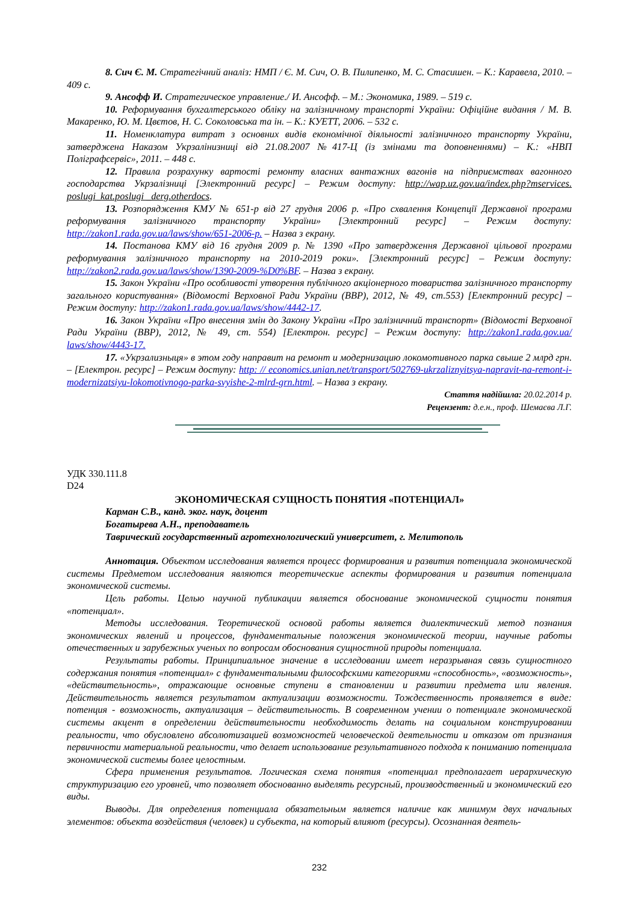8. Сич Є. М. Стратегічний аналіз: НМП / Є. М. Сич, О. В. Пилипенко, М. С. Стасишен. – К.: Каравела, 2010. – 409 с.
9. Ансофф И. Стратегическое управление./ И. Ансофф. – М.: Экономика, 1989. – 519 с.
10. Реформування бухгалтерського обліку на залізничному транспорті України: Офіційне видання / М. В. Макаренко, Ю. М. Цвєтов, Н. С. Соколовська та ін. – К.: КУЕТТ, 2006. – 532 с.
11. Номенклатура витрат з основних видів економічної діяльності залізничного транспорту України, затверджена Наказом Укрзалінизниці від 21.08.2007 №417-Ц (із змінами та доповненнями) – К.: «НВП Поліграфсервіс», 2011. – 448 с.
12. Правила розрахунку вартості ремонту власних вантажних вагонів на підприємствах вагонного господарства Укрзалізниці [Электронний ресурс] – Режим доступу: http://wap.uz.gov.ua/index.php?mservices. poslugi_kat.poslugi _derg.otherdocs.
13. Розпорядження КМУ № 651-р від 27 грудня 2006 р. «Про схвалення Концепції Державної програми реформування залізничного транспорту України» [Электронний ресурс] – Режим доступу: http://zakon1.rada.gov.ua/laws/show/651-2006-р. – Назва з екрану.
14. Постанова КМУ від 16 грудня 2009 р. № 1390 «Про затвердження Державної цільової програми реформування залізничного транспорту на 2010-2019 роки». [Электронний ресурс] – Режим доступу: http://zakon2.rada.gov.ua/laws/show/1390-2009-%D0%BF. – Назва з екрану.
15. Закон України «Про особливості утворення публічного акціонерного товариства залізничного транспорту загального користування» (Відомості Верховної Ради України (ВВР), 2012, № 49, ст.553) [Електронний ресурс] – Режим доступу: http://zakon1.rada.gov.ua/laws/show/4442-17.
16. Закон України «Про внесення змін до Закону України «Про залізничний транспорт» (Відомості Верховної Ради України (ВВР), 2012, № 49, ст. 554) [Електрон. ресурс] – Режим доступу: http://zakon1.rada.gov.ua/ laws/show/4443-17.
17. «Укрзализныця» в этом году направит на ремонт и модернизацию локомотивного парка свыше 2 млрд грн. – [Електрон. ресурс] – Режим доступу: http: // economics.unian.net/transport/502769-ukrzaliznyitsya-napravit-na-remont-i-modernizatsiyu-lokomotivnogo-parka-svyishe-2-mlrd-grn.html. – Назва з екрану.
Стаття надійшла: 20.02.2014 р.
Рецензент: д.е.н., проф. Шемаєва Л.Г.
УДК 330.111.8
D24
ЭКОНОМИЧЕСКАЯ СУЩНОСТЬ ПОНЯТИЯ «ПОТЕНЦИАЛ»
Карман С.В., канд. эког. наук, доцент
Богатырева А.Н., преподаватель
Таврический государственный агротехнологический университет, г. Мелитополь
Аннотация. Объектом исследования является процесс формирования и развития потенциала экономической системы Предметом исследования являются теоретические аспекты формирования и развития потенциала экономической системы.
Цель работы. Целью научной публикации является обоснование экономической сущности понятия «потенциал».
Методы исследования. Теоретической основой работы является диалектический метод познания экономических явлений и процессов, фундаментальные положения экономической теории, научные работы отечественных и зарубежных ученых по вопросам обоснования сущностной природы потенциала.
Результаты работы. Принципиальное значение в исследовании имеет неразрывная связь сущностного содержания понятия «потенциал» с фундаментальными философскими категориями «способность», «возможность», «действительность», отражающие основные ступени в становлении и развитии предмета или явления. Действительность является результатом актуализации возможности. Тождественность проявляется в виде: потенция - возможность, актуализация – действительность. В современном учении о потенциале экономической системы акцент в определении действительности необходимость делать на социальном конструировании реальности, что обусловлено абсолютизацией возможностей человеческой деятельности и отказом от признания первичности материальной реальности, что делает использование результативного подхода к пониманию потенциала экономической системы более целостным.
Сфера применения результатов. Логическая схема понятия «потенциал предполагает иерархическую структуризацию его уровней, что позволяет обоснованно выделять ресурсный, производственный и экономический его виды.
Выводы. Для определения потенциала обязательным является наличие как минимум двух начальных элементов: объекта воздействия (человек) и субъекта, на который влияют (ресурсы). Осознанная деятель-
232